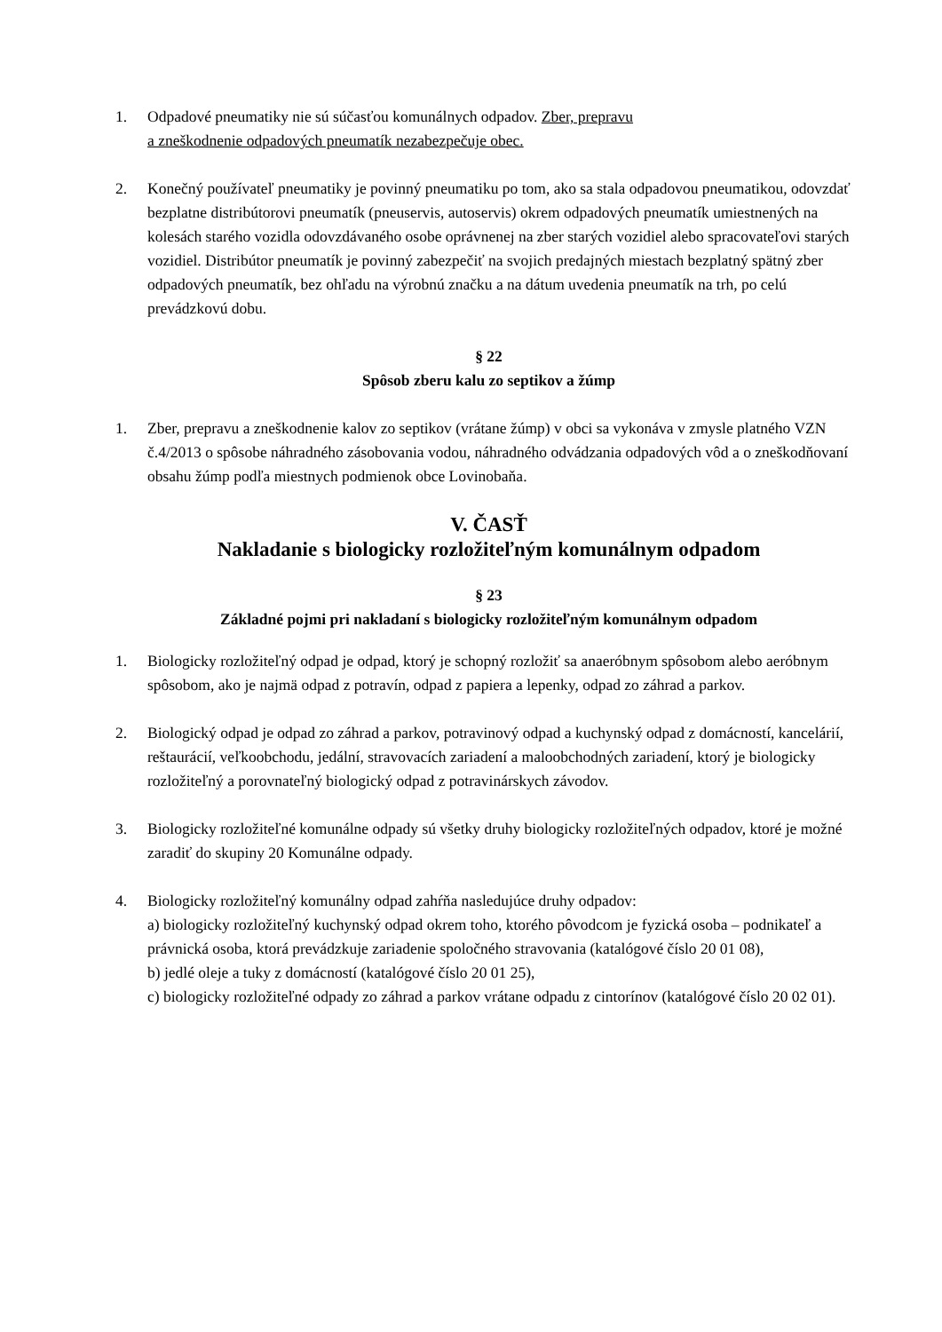1. Odpadové pneumatiky nie sú súčasťou komunálnych odpadov. Zber, prepravu
a zneškodnenie odpadových pneumatík nezabezpečuje obec.
2. Konečný používateľ pneumatiky je povinný pneumatiku po tom, ako sa stala odpadovou pneumatikou, odovzdať bezplatne distribútorovi pneumatík (pneuservis, autoservis) okrem odpadových pneumatík umiestnených na kolesách starého vozidla odovzdávaného osobe oprávnenej na zber starých vozidiel alebo spracovateľovi starých vozidiel. Distribútor pneumatík je povinný zabezpečiť na svojich predajných miestach bezplatný spätný zber odpadových pneumatík, bez ohľadu na výrobnú značku a na dátum uvedenia pneumatík na trh, po celú prevádzkovú dobu.
§ 22
Spôsob zberu kalu zo septikov a žúmp
1. Zber, prepravu a zneškodnenie kalov zo septikov (vrátane žúmp) v obci sa vykonáva v zmysle platného VZN č.4/2013 o spôsobe náhradného zásobovania vodou, náhradného odvádzania odpadových vôd a o zneškodňovaní obsahu žúmp podľa miestnych podmienok obce Lovinobaňa.
V. ČASŤ
Nakladanie s biologicky rozložiteľným komunálnym odpadom
§ 23
Základné pojmi pri nakladaní s biologicky rozložiteľným komunálnym odpadom
1. Biologicky rozložiteľný odpad je odpad, ktorý je schopný rozložiť sa anaeróbnym spôsobom alebo aeróbnym spôsobom, ako je najmä odpad z potravín, odpad z papiera a lepenky, odpad zo záhrad a parkov.
2. Biologický odpad je odpad zo záhrad a parkov, potravinový odpad a kuchynský odpad z domácností, kancelárií, reštaurácií, veľkoobchodu, jedální, stravovacích zariadení a maloobchodných zariadení, ktorý je biologicky rozložiteľný a porovnateľný biologický odpad z potravinárskych závodov.
3. Biologicky rozložiteľné komunálne odpady sú všetky druhy biologicky rozložiteľných odpadov, ktoré je možné zaradiť do skupiny 20 Komunálne odpady.
4. Biologicky rozložiteľný komunálny odpad zahŕňa nasledujúce druhy odpadov:
a) biologicky rozložiteľný kuchynský odpad okrem toho, ktorého pôvodcom je fyzická osoba – podnikateľ a právnická osoba, ktorá prevádzkuje zariadenie spoločného stravovania (katalógové číslo 20 01 08),
b) jedlé oleje a tuky z domácností (katalógové číslo 20 01 25),
c) biologicky rozložiteľné odpady zo záhrad a parkov vrátane odpadu z cintorínov (katalógové číslo 20 02 01).